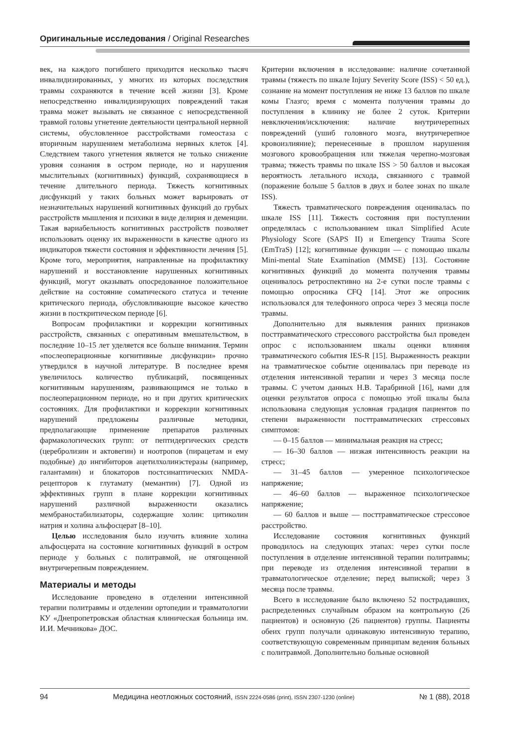Оригинальные исследования / Original Researches
век, на каждого погибшего приходится несколько тысяч инвалидизированных, у многих из которых последствия травмы сохраняются в течение всей жизни [3]. Кроме непосредственно инвалидизирующих повреждений такая травма может вызывать не связанное с непосредственной травмой головы угнетение деятельности центральной нервной системы, обусловленное расстройствами гомеостаза с вторичным нарушением метаболизма нервных клеток [4]. Следствием такого угнетения является не только снижение уровня сознания в остром периоде, но и нарушения мыслительных (когнитивных) функций, сохраняющиеся в течение длительного периода. Тяжесть когнитивных дисфункций у таких больных может варьировать от незначительных нарушений когнитивных функций до грубых расстройств мышления и психики в виде делирия и деменции. Такая вариабельность когнитивных расстройств позволяет использовать оценку их выраженности в качестве одного из индикаторов тяжести состояния и эффективности лечения [5]. Кроме того, мероприятия, направленные на профилактику нарушений и восстановление нарушенных когнитивных функций, могут оказывать опосредованное положительное действие на состояние соматического статуса и течение критического периода, обусловливающие высокое качество жизни в посткритическом периоде [6].
Вопросам профилактики и коррекции когнитивных расстройств, связанных с оперативным вмешательством, в последние 10–15 лет уделяется все больше внимания. Термин «послеоперационные когнитивные дисфункции» прочно утвердился в научной литературе. В последнее время увеличилось количество публикаций, посвященных когнитивным нарушениям, развивающимся не только в послеоперационном периоде, но и при других критических состояниях. Для профилактики и коррекции когнитивных нарушений предложены различные методики, предполагающие применение препаратов различных фармакологических групп: от пептидергических средств (церебролизин и актовегин) и ноотропов (пирацетам и ему подобные) до ингибиторов ацетилхолинэстеразы (например, галантамин) и блокаторов постсинаптических NMDA-рецепторов к глутамату (мемантин) [7]. Одной из эффективных групп в плане коррекции когнитивных нарушений различной выраженности оказались мембраностабилизаторы, содержащие холин: цитиколин натрия и холина альфосцерат [8–10].
Целью исследования было изучить влияние холина альфосцерата на состояние когнитивных функций в остром периоде у больных с политравмой, не отягощенной внутричерепным повреждением.
Материалы и методы
Исследование проведено в отделении интенсивной терапии политравмы и отделении ортопедии и травматологии КУ «Днепропетровская областная клиническая больница им. И.И. Мечникова» ДОС.
Критерии включения в исследование: наличие сочетанной травмы (тяжесть по шкале Injury Severity Score (ISS) < 50 ед.), сознание на момент поступления не ниже 13 баллов по шкале комы Глазго; время с момента получения травмы до поступления в клинику не более 2 суток. Критерии невключения/исключения: наличие внутричерепных повреждений (ушиб головного мозга, внутричерепное кровоизлияние); перенесенные в прошлом нарушения мозгового кровообращения или тяжелая черепно-мозговая травма; тяжесть травмы по шкале ISS > 50 баллов и высокая вероятность летального исхода, связанного с травмой (поражение больше 5 баллов в двух и более зонах по шкале ISS).
Тяжесть травматического повреждения оценивалась по шкале ISS [11]. Тяжесть состояния при поступлении определялась с использованием шкал Simplified Acute Physiology Score (SAPS II) и Emergency Trauma Score (EmTraS) [12]; когнитивные функции — с помощью шкалы Mini-mental State Examination (MMSE) [13]. Состояние когнитивных функций до момента получения травмы оценивалось ретроспективно на 2-е сутки после травмы с помощью опросника CFQ [14]. Этот же опросник использовался для телефонного опроса через 3 месяца после травмы.
Дополнительно для выявления ранних признаков посттравматического стрессового расстройства был проведен опрос с использованием шкалы оценки влияния травматического события IES-R [15]. Выраженность реакции на травматическое событие оценивалась при переводе из отделения интенсивной терапии и через 3 месяца после травмы. С учетом данных Н.В. Тарабриной [16], нами для оценки результатов опроса с помощью этой шкалы была использована следующая условная градация пациентов по степени выраженности посттравматических стрессовых симптомов:
— 0–15 баллов — минимальная реакция на стресс;
— 16–30 баллов — низкая интенсивность реакции на стресс;
— 31–45 баллов — умеренное психологическое напряжение;
— 46–60 баллов — выраженное психологическое напряжение;
— 60 баллов и выше — посттравматическое стрессовое расстройство.
Исследование состояния когнитивных функций проводилось на следующих этапах: через сутки после поступления в отделение интенсивной терапии политравмы; при переводе из отделения интенсивной терапии в травматологическое отделение; перед выпиской; через 3 месяца после травмы.
Всего в исследование было включено 52 пострадавших, распределенных случайным образом на контрольную (26 пациентов) и основную (26 пациентов) группы. Пациенты обеих групп получали одинаковую интенсивную терапию, соответствующую современным принципам ведения больных с политравмой. Дополнительно больные основной
94 Медицина неотложных состояний, ISSN 2224-0586 (print), ISSN 2307-1230 (online) № 1 (88), 2018